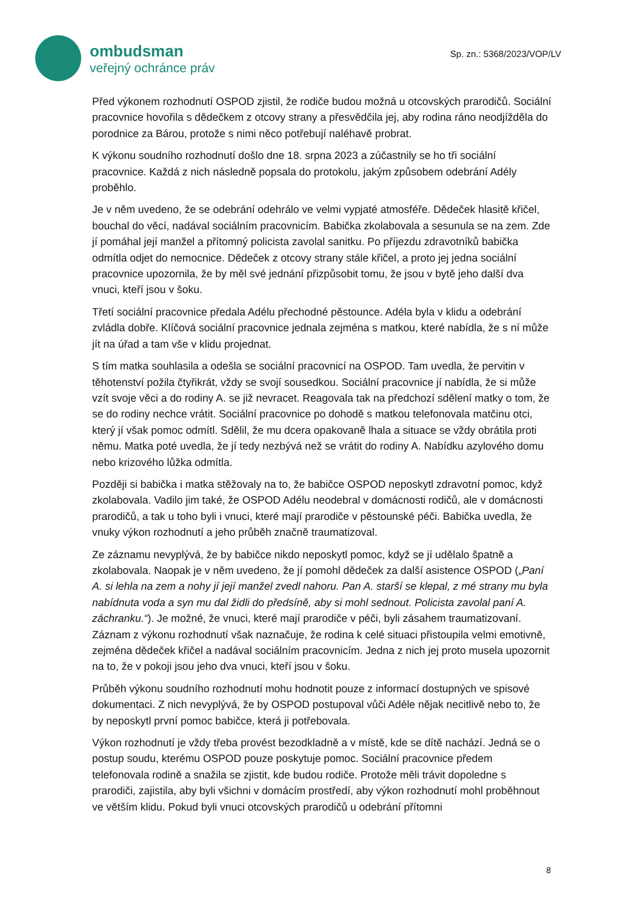ombudsman
veřejný ochránce práv
Sp. zn.: 5368/2023/VOP/LV
Před výkonem rozhodnutí OSPOD zjistil, že rodiče budou možná u otcovských prarodičů. Sociální pracovnice hovořila s dědečkem z otcovy strany a přesvědčila jej, aby rodina ráno neodjížděla do porodnice za Bárou, protože s nimi něco potřebují naléhavě probrat.
K výkonu soudního rozhodnutí došlo dne 18. srpna 2023 a zúčastnily se ho tři sociální pracovnice. Každá z nich následně popsala do protokolu, jakým způsobem odebrání Adély proběhlo.
Je v něm uvedeno, že se odebrání odehrálo ve velmi vypjaté atmosféře. Dědeček hlasitě křičel, bouchal do věcí, nadával sociálním pracovnicím. Babička zkolabovala a sesunula se na zem. Zde jí pomáhal její manžel a přítomný policista zavolal sanitku. Po příjezdu zdravotníků babička odmítla odjet do nemocnice. Dědeček z otcovy strany stále křičel, a proto jej jedna sociální pracovnice upozornila, že by měl své jednání přizpůsobit tomu, že jsou v bytě jeho další dva vnuci, kteří jsou v šoku.
Třetí sociální pracovnice předala Adélu přechodné pěstounce. Adéla byla v klidu a odebrání zvládla dobře. Klíčová sociální pracovnice jednala zejména s matkou, které nabídla, že s ní může jít na úřad a tam vše v klidu projednat.
S tím matka souhlasila a odešla se sociální pracovnicí na OSPOD. Tam uvedla, že pervitin v těhotenství požila čtyřikrát, vždy se svojí sousedkou. Sociální pracovnice jí nabídla, že si může vzít svoje věci a do rodiny A. se již nevracet. Reagovala tak na předchozí sdělení matky o tom, že se do rodiny nechce vrátit. Sociální pracovnice po dohodě s matkou telefonovala matčinu otci, který jí však pomoc odmítl. Sdělil, že mu dcera opakovaně lhala a situace se vždy obrátila proti němu. Matka poté uvedla, že jí tedy nezbývá než se vrátit do rodiny A. Nabídku azylového domu nebo krizového lůžka odmítla.
Později si babička i matka stěžovaly na to, že babičce OSPOD neposkytl zdravotní pomoc, když zkolabovala. Vadilo jim také, že OSPOD Adélu neodebral v domácnosti rodičů, ale v domácnosti prarodičů, a tak u toho byli i vnuci, které mají prarodiče v pěstounské péči. Babička uvedla, že vnuky výkon rozhodnutí a jeho průběh značně traumatizoval.
Ze záznamu nevyplývá, že by babičce nikdo neposkytl pomoc, když se jí udělalo špatně a zkolabovala. Naopak je v něm uvedeno, že jí pomohl dědeček za další asistence OSPOD („Paní A. si lehla na zem a nohy jí její manžel zvedl nahoru. Pan A. starší se klepal, z mé strany mu byla nabídnuta voda a syn mu dal židli do předsíně, aby si mohl sednout. Policista zavolal paní A. záchranku.“). Je možné, že vnuci, které mají prarodiče v péči, byli zásahem traumatizovaní. Záznam z výkonu rozhodnutí však naznačuje, že rodina k celé situaci přistoupila velmi emotivně, zejména dědeček křičel a nadával sociálním pracovnicím. Jedna z nich jej proto musela upozornit na to, že v pokoji jsou jeho dva vnuci, kteří jsou v šoku.
Průběh výkonu soudního rozhodnutí mohu hodnotit pouze z informací dostupných ve spisové dokumentaci. Z nich nevyplývá, že by OSPOD postupoval vůči Adéle nějak necitlivě nebo to, že by neposkytl první pomoc babičce, která ji potřebovala.
Výkon rozhodnutí je vždy třeba provést bezodkladně a v místě, kde se dítě nachází. Jedná se o postup soudu, kterému OSPOD pouze poskytuje pomoc. Sociální pracovnice předem telefonovala rodině a snažila se zjistit, kde budou rodiče. Protože měli trávit dopoledne s prarodiči, zajistila, aby byli všichni v domácím prostředí, aby výkon rozhodnutí mohl proběhnout ve větším klidu. Pokud byli vnuci otcovských prarodičů u odebrání přítomni
8